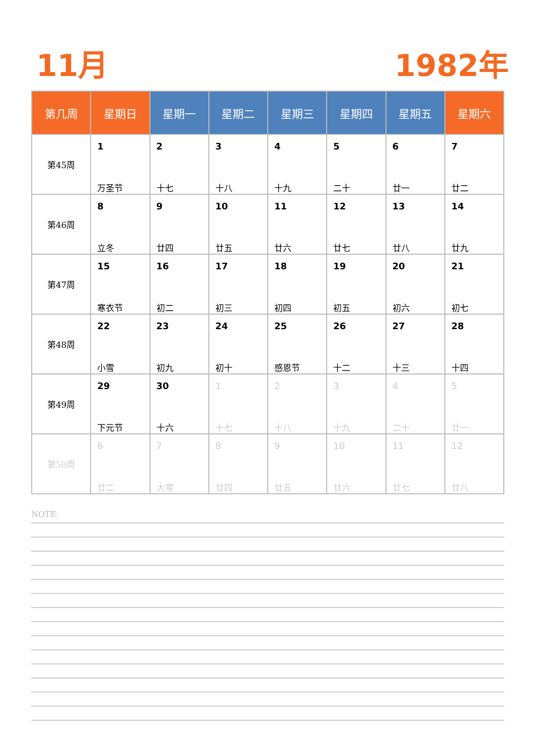11月 1982年
| 第几周 | 星期日 | 星期一 | 星期二 | 星期三 | 星期四 | 星期五 | 星期六 |
| --- | --- | --- | --- | --- | --- | --- | --- |
| 第45周 | 1 万圣节 | 2 十七 | 3 十八 | 4 十九 | 5 二十 | 6 廿一 | 7 廿二 |
| 第46周 | 8 立冬 | 9 廿四 | 10 廿五 | 11 廿六 | 12 廿七 | 13 廿八 | 14 廿九 |
| 第47周 | 15 寒衣节 | 16 初二 | 17 初三 | 18 初四 | 19 初五 | 20 初六 | 21 初七 |
| 第48周 | 22 小雪 | 23 初九 | 24 初十 | 25 感恩节 | 26 十二 | 27 十三 | 28 十四 |
| 第49周 | 29 下元节 | 30 十六 | 1 十七 | 2 十八 | 3 十九 | 4 二十 | 5 廿一 |
| 第50周 | 6 廿二 | 7 大雪 | 8 廿四 | 9 廿五 | 10 廿六 | 11 廿七 | 12 廿八 |
NOTE: